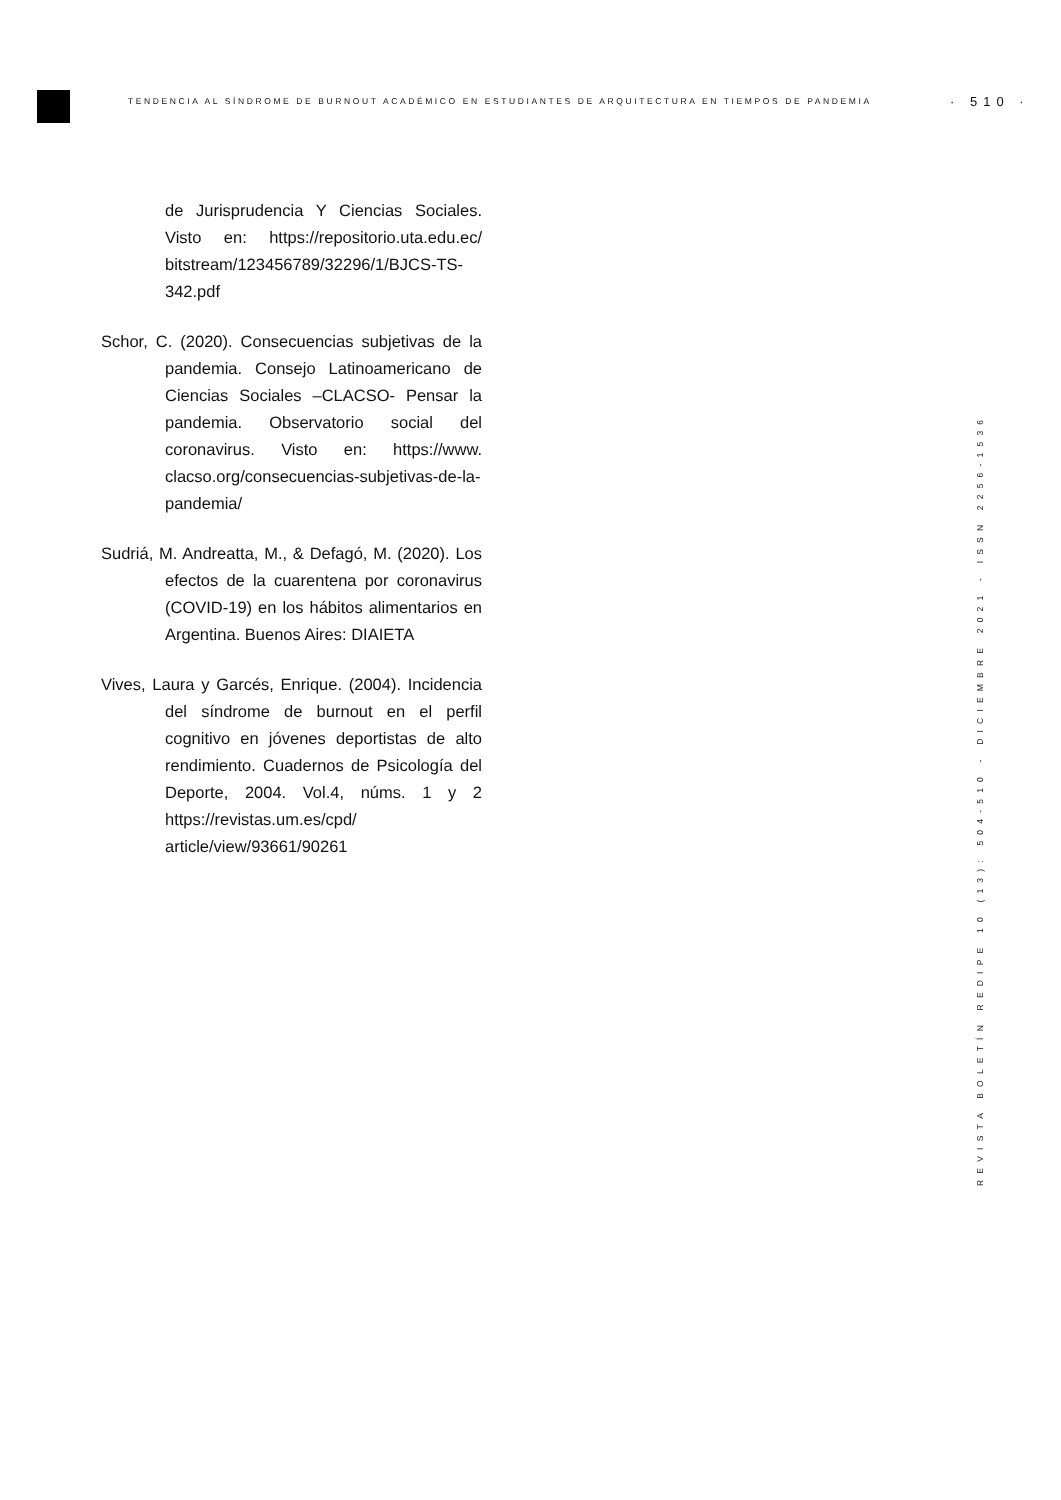TENDENCIA AL SÍNDROME DE BURNOUT ACADÉMICO EN ESTUDIANTES DE ARQUITECTURA EN TIEMPOS DE PANDEMIA
· 510 ·
de Jurisprudencia Y Ciencias Sociales. Visto en: https://repositorio.uta.edu.ec/ bitstream/123456789/32296/1/BJCS-TS-342.pdf
Schor, C. (2020). Consecuencias subjetivas de la pandemia. Consejo Latinoamericano de Ciencias Sociales –CLACSO- Pensar la pandemia. Observatorio social del coronavirus. Visto en: https://www. clacso.org/consecuencias-subjetivas-de-la-pandemia/
Sudriá, M. Andreatta, M., & Defagó, M. (2020). Los efectos de la cuarentena por coronavirus (COVID-19) en los hábitos alimentarios en Argentina. Buenos Aires: DIAIETA
Vives, Laura y Garcés, Enrique. (2004). Incidencia del síndrome de burnout en el perfil cognitivo en jóvenes deportistas de alto rendimiento. Cuadernos de Psicología del Deporte, 2004. Vol.4, núms. 1 y 2 https://revistas.um.es/cpd/ article/view/93661/90261
REVISTA BOLETÍN REDIPE 10 (13): 504-510 - DICIEMBRE 2021 - ISSN 2256-1536